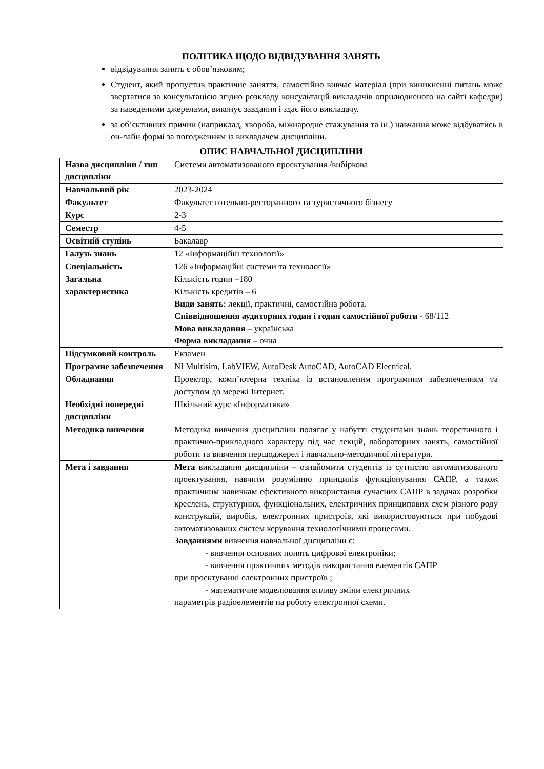ПОЛІТИКА ЩОДО ВІДВІДУВАННЯ ЗАНЯТЬ
відвідування занять є обов’язковим;
Студент, який пропустив практичне заняття, самостійно вивчає матеріал (при виникненні питань може звертатися за консультацією згідно розкладу консультацій викладачів оприлюдненого на сайті кафедри) за наведеними джерелами, виконує завдання і здає його викладачу.
за об’єктивних причин (наприклад, хвороба, міжнародне стажування та ін.) навчання може відбуватись в он-лайн формі за погодженням із викладачем дисципліни.
ОПИС НАВЧАЛЬНОЇ ДИСЦИПЛІНИ
| Назва дисципліни / тип дисципліни | Системи автоматизованого проектування /вибіркова |
| Навчальний рік | 2023-2024 |
| Факультет | Факультет готельно-ресторанного та туристичного бізнесу |
| Курс | 2-3 |
| Семестр | 4-5 |
| Освітній ступінь | Бакалавр |
| Галузь знань | 12 «Інформаційні технології» |
| Спеціальність | 126 «Інформаційні системи та технології» |
| Загальна характеристика | Кількість годин –180 Кількість кредитів – 6 Види занять: лекції, практичні, самостійна робота. Співвідношення аудиторних годин і годин самостійної роботи - 68/112 Мова викладання – українська Форма викладання – очна |
| Підсумковий контроль | Екзамен |
| Програмне забезпечення | NI Multisim, LabVIEW, AutoDesk AutoCAD, AutoCAD Electrical. |
| Обладнання | Проектор, комп’ютерна техніка із встановленим програмним забезпеченням та доступом до мережі Інтернет. |
| Необхідні попередні дисципліни | Шкільний курс «Інформатика» |
| Методика вивчення | Методика вивчення дисципліни полягає у набутті студентами знань теоретичного і практично-прикладного характеру під час лекцій, лабораторних занять, самостійної роботи та вивчення першоджерел і навчально-методичної літератури. |
| Мета і завдання | Мета викладання дисципліни – ознайомити студентів із сутністю автоматизованого проектування, навчити розумінню принципів функціонування САПР, а також практичним навичкам ефективного використання сучасних САПР в задачах розробки креслень, структурних, функціональних, електричних принципових схем різного роду конструкцій, виробів, електронних пристроїв, які використовуються при побудові автоматизованих систем керування технологічними процесами. Завданнями вивчення навчальної дисципліни є: - вивчення основних понять цифрової електроніки; - вивчення практичних методів використання елементів САПР при проектуванні електронних пристроїв ; - математичне моделювання впливу зміни електричних параметрів радіоелементів на роботу електронної схеми. |